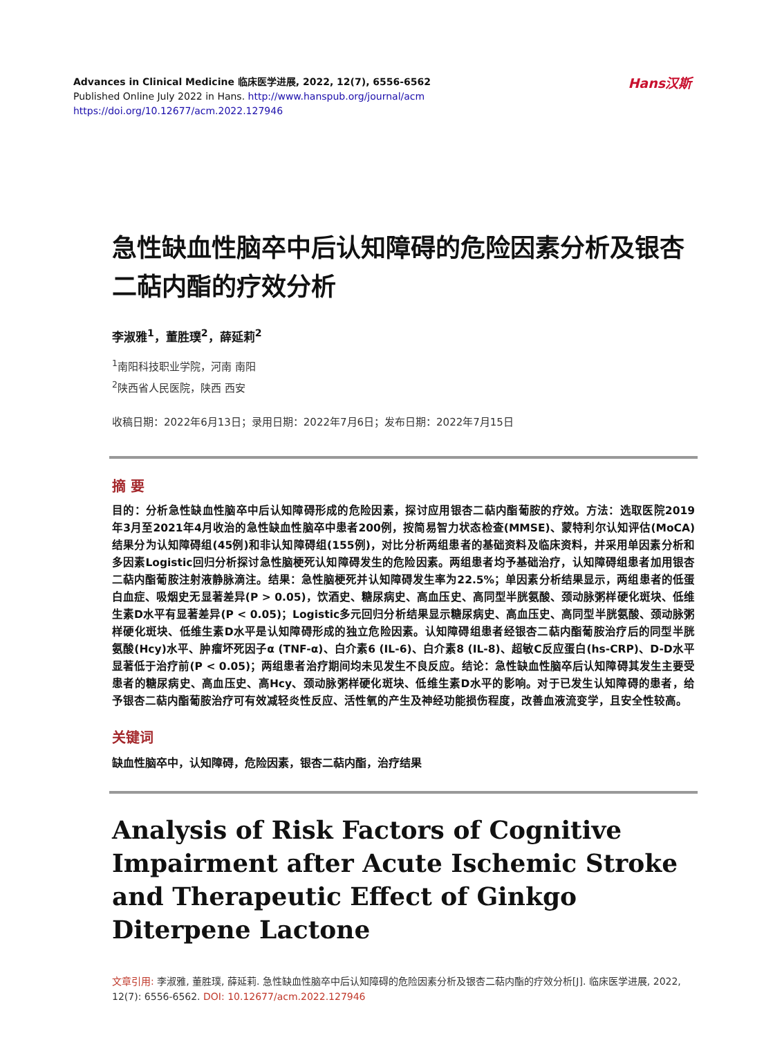Hans汉斯
Advances in Clinical Medicine 临床医学进展, 2022, 12(7), 6556-6562
Published Online July 2022 in Hans. http://www.hanspub.org/journal/acm
https://doi.org/10.12677/acm.2022.127946
急性缺血性脑卒中后认知障碍的危险因素分析及银杏二萜内酯的疗效分析
李淑雅<sup>1</sup>，董胜璞<sup>2</sup>，薛延莉<sup>2</sup>
<sup>1</sup> 南阳科技职业学院，河南 南阳
<sup>2</sup> 陕西省人民医院，陕西 西安
收稿日期：2022年6月13日；录用日期：2022年7月6日；发布日期：2022年7月15日
摘 要
目的：分析急性缺血性脑卒中后认知障碍形成的危险因素，探讨应用银杏二萜内酯葡胺的疗效。方法：选取医院2019年3月至2021年4月收治的急性缺血性脑卒中患者200例，按简易智力状态检查(MMSE)、蒙特利尔认知评估(MoCA)结果分为认知障碍组(45例)和非认知障碍组(155例)，对比分析两组患者的基础资料及临床资料，并采用单因素分析和多因素Logistic回归分析探讨急性脑梗死认知障碍发生的危险因素。两组患者均予基础治疗，认知障碍组患者加用银杏二萜内酯葡胺注射液静脉滴注。结果：急性脑梗死并认知障碍发生率为22.5%；单因素分析结果显示，两组患者的低蛋白血症、吸烟史无显著差异(P > 0.05)，饮酒史、糖尿病史、高血压史、高同型半胱氨酸、颈动脉粥样硬化斑块、低维生素D水平有显著差异(P < 0.05)；Logistic多元回归分析结果显示糖尿病史、高血压史、高同型半胱氨酸、颈动脉粥样硬化斑块、低维生素D水平是认知障碍形成的独立危险因素。认知障碍组患者经银杏二萜内酯葡胺治疗后的同型半胱氨酸(Hcy)水平、肿瘤坏死因子α (TNF-α)、白介素6 (IL-6)、白介素8 (IL-8)、超敏C反应蛋白(hs-CRP)、D-D水平显著低于治疗前(P < 0.05)；两组患者治疗期间均未见发生不良反应。结论：急性缺血性脑卒后认知障碍其发生主要受患者的糖尿病史、高血压史、高Hcy、颈动脉粥样硬化斑块、低维生素D水平的影响。对于已发生认知障碍的患者，给予银杏二萜内酯葡胺治疗可有效减轻炎性反应、活性氧的产生及神经功能损伤程度，改善血液流变学，且安全性较高。
关键词
缺血性脑卒中，认知障碍，危险因素，银杏二萜内酯，治疗结果
Analysis of Risk Factors of Cognitive Impairment after Acute Ischemic Stroke and Therapeutic Effect of Ginkgo Diterpene Lactone
文章引用: 李淑雅, 董胜璞, 薛延莉. 急性缺血性脑卒中后认知障碍的危险因素分析及银杏二萜内酯的疗效分析[J]. 临床医学进展, 2022, 12(7): 6556-6562. DOI: 10.12677/acm.2022.127946